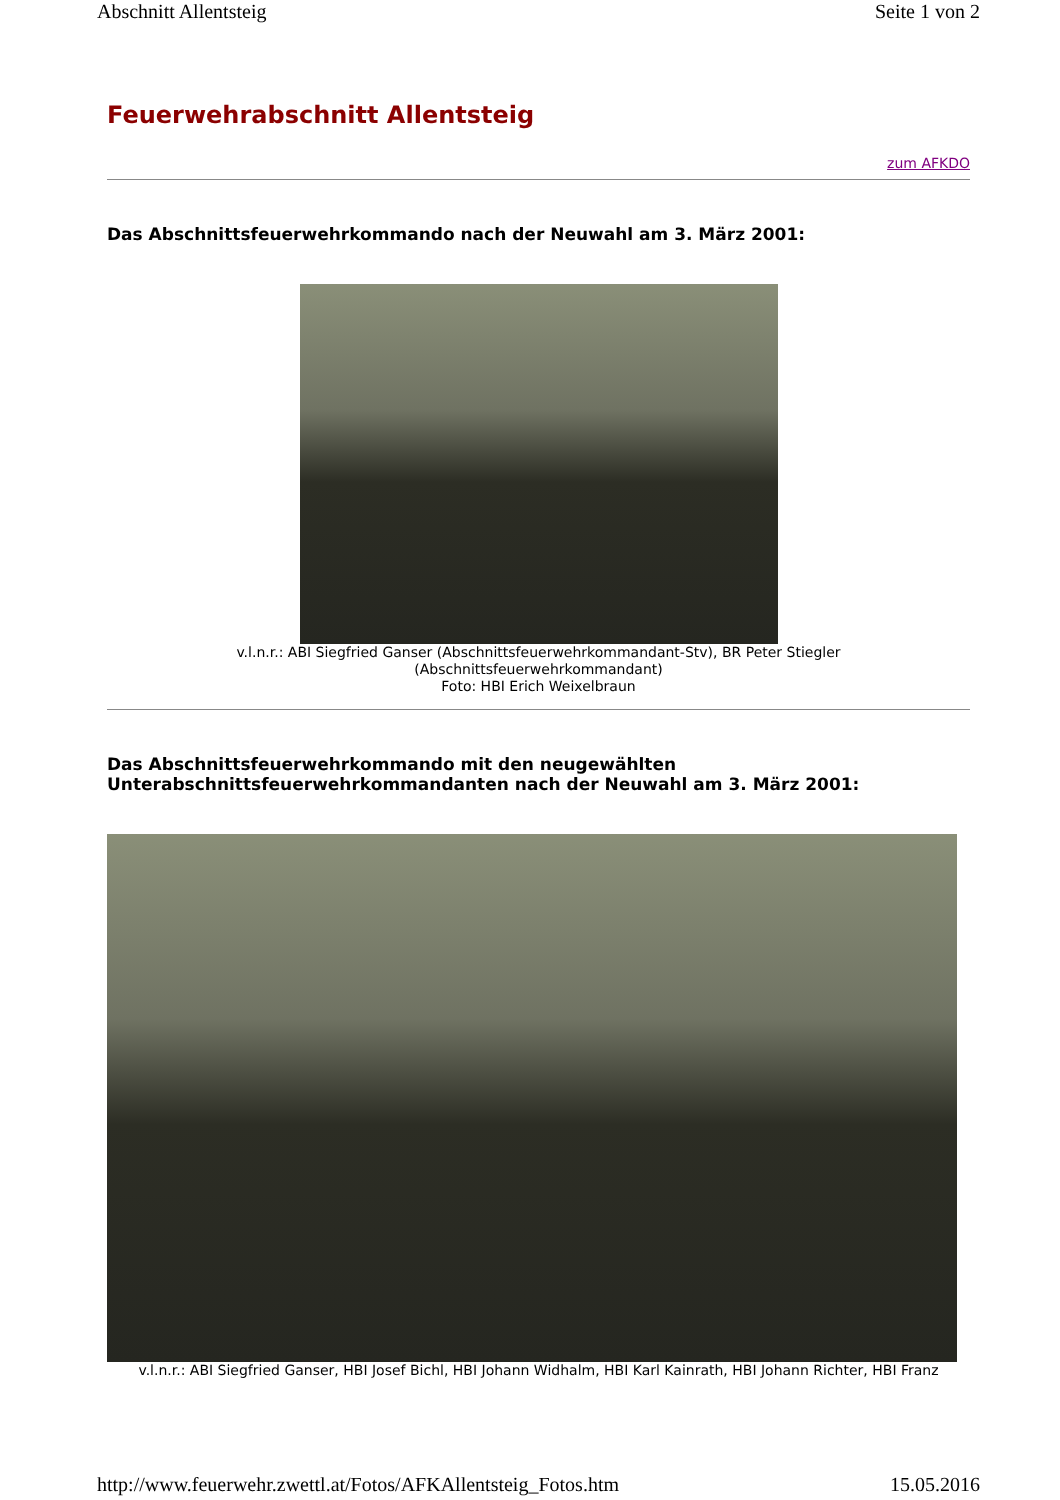Abschnitt Allentsteig Seite 1 von 2
Feuerwehrabschnitt Allentsteig
zum AFKDO
Das Abschnittsfeuerwehrkommando nach der Neuwahl am 3. März 2001:
v.l.n.r.: ABI Siegfried Ganser (Abschnittsfeuerwehrkommandant-Stv), BR Peter Stiegler
(Abschnittsfeuerwehrkommandant)
Foto: HBI Erich Weixelbraun
Das Abschnittsfeuerwehrkommando mit den neugewählten Unterabschnittsfeuerwehrkommandanten nach der Neuwahl am 3. März 2001:
v.l.n.r.: ABI Siegfried Ganser, HBI Josef Bichl, HBI Johann Widhalm, HBI Karl Kainrath, HBI Johann Richter, HBI Franz
http://www.feuerwehr.zwettl.at/Fotos/AFKAllentsteig_Fotos.htm 15.05.2016